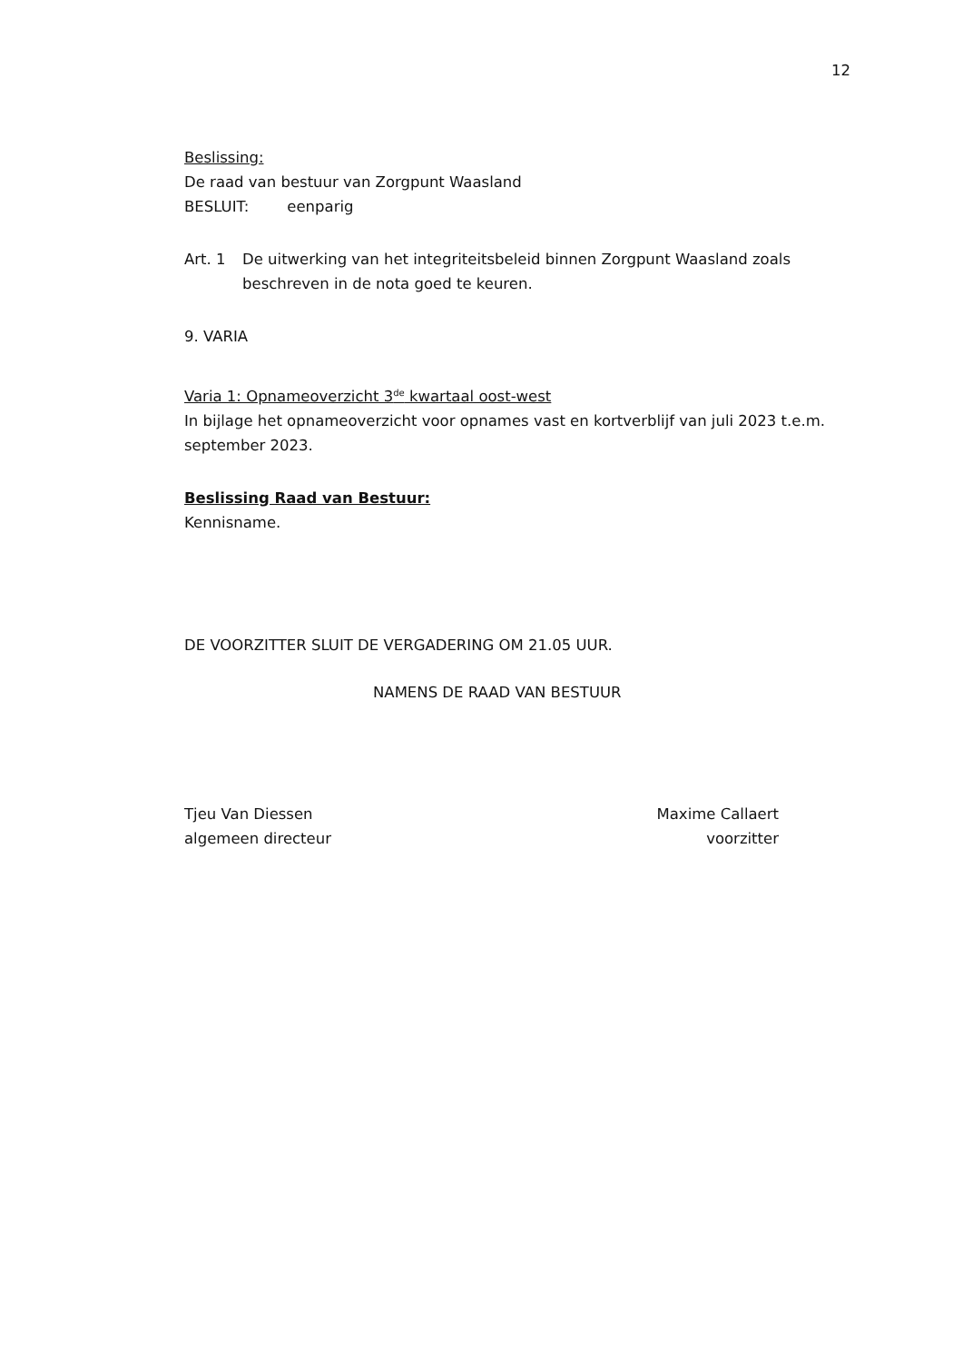12
Beslissing:
De raad van bestuur van Zorgpunt Waasland
BESLUIT: eenparig
Art. 1 De uitwerking van het integriteitsbeleid binnen Zorgpunt Waasland zoals beschreven in de nota goed te keuren.
9. VARIA
Varia 1: Opnameoverzicht 3<sup>de</sup> kwartaal oost-west
In bijlage het opnameoverzicht voor opnames vast en kortverblijf van juli 2023 t.e.m. september 2023.
Beslissing Raad van Bestuur:
Kennisname.
DE VOORZITTER SLUIT DE VERGADERING OM 21.05 UUR.
NAMENS DE RAAD VAN BESTUUR
Tjeu Van Diessen
algemeen directeur
Maxime Callaert
voorzitter